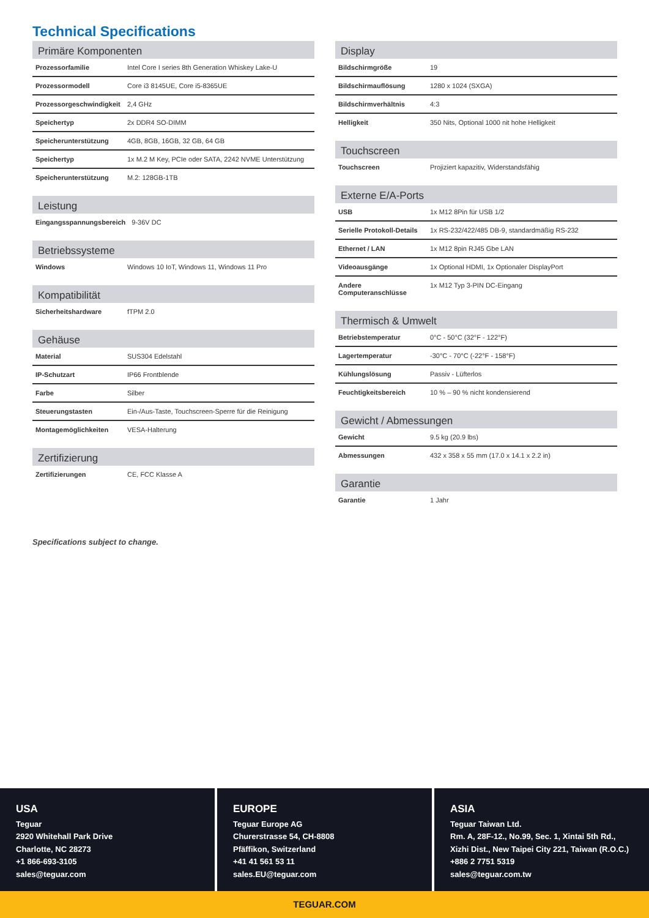Technical Specifications
Primäre Komponenten
| Prozessorfamilie | Intel Core I series 8th Generation Whiskey Lake-U |
| Prozessormodell | Core i3 8145UE, Core i5-8365UE |
| Prozessorgeschwindigkeit | 2,4 GHz |
| Speichertyp | 2x DDR4 SO-DIMM |
| Speicherunterstützung | 4GB, 8GB, 16GB, 32 GB, 64 GB |
| Speichertyp | 1x M.2 M Key, PCIe oder SATA, 2242 NVME Unterstützung |
| Speicherunterstützung | M.2: 128GB-1TB |
Leistung
| Eingangsspannungsbereich | 9-36V DC |
Betriebssysteme
| Windows | Windows 10 IoT, Windows 11, Windows 11 Pro |
Kompatibilität
| Sicherheitshardware | fTPM 2.0 |
Gehäuse
| Material | SUS304 Edelstahl |
| IP-Schutzart | IP66 Frontblende |
| Farbe | Silber |
| Steuerungstasten | Ein-/Aus-Taste, Touchscreen-Sperre für die Reinigung |
| Montagemöglichkeiten | VESA-Halterung |
Zertifizierung
| Zertifizierungen | CE, FCC Klasse A |
Display
| Bildschirmgröße | 19 |
| Bildschirmauflösung | 1280 x 1024 (SXGA) |
| Bildschirmverhältnis | 4:3 |
| Helligkeit | 350 Nits, Optional 1000 nit hohe Helligkeit |
Touchscreen
| Touchscreen | Projiziert kapazitiv, Widerstandsfähig |
Externe E/A-Ports
| USB | 1x M12 8Pin für USB 1/2 |
| Serielle Protokoll-Details | 1x RS-232/422/485 DB-9, standardmäßig RS-232 |
| Ethernet / LAN | 1x M12 8pin RJ45 Gbe LAN |
| Videoausgänge | 1x Optional HDMI, 1x Optionaler DisplayPort |
| Andere Computeranschlüsse | 1x M12 Typ 3-PIN DC-Eingang |
Thermisch & Umwelt
| Betriebstemperatur | 0°C - 50°C (32°F - 122°F) |
| Lagertemperatur | -30°C - 70°C (-22°F - 158°F) |
| Kühlungslösung | Passiv - Lüfterlos |
| Feuchtigkeitsbereich | 10 % – 90 % nicht kondensierend |
Gewicht / Abmessungen
| Gewicht | 9.5 kg (20.9 lbs) |
| Abmessungen | 432 x 358 x 55 mm (17.0 x 14.1 x 2.2 in) |
Garantie
| Garantie | 1 Jahr |
Specifications subject to change.
USA
Teguar
2920 Whitehall Park Drive
Charlotte, NC 28273
+1 866-693-3105
sales@teguar.com
EUROPE
Teguar Europe AG
Churerstrasse 54, CH-8808
Pfäffikon, Switzerland
+41 41 561 53 11
sales.EU@teguar.com
ASIA
Teguar Taiwan Ltd.
Rm. A, 28F-12., No.99, Sec. 1, Xintai 5th Rd.,
Xizhi Dist., New Taipei City 221, Taiwan (R.O.C.)
+886 2 7751 5319
sales@teguar.com.tw
TEGUAR.COM